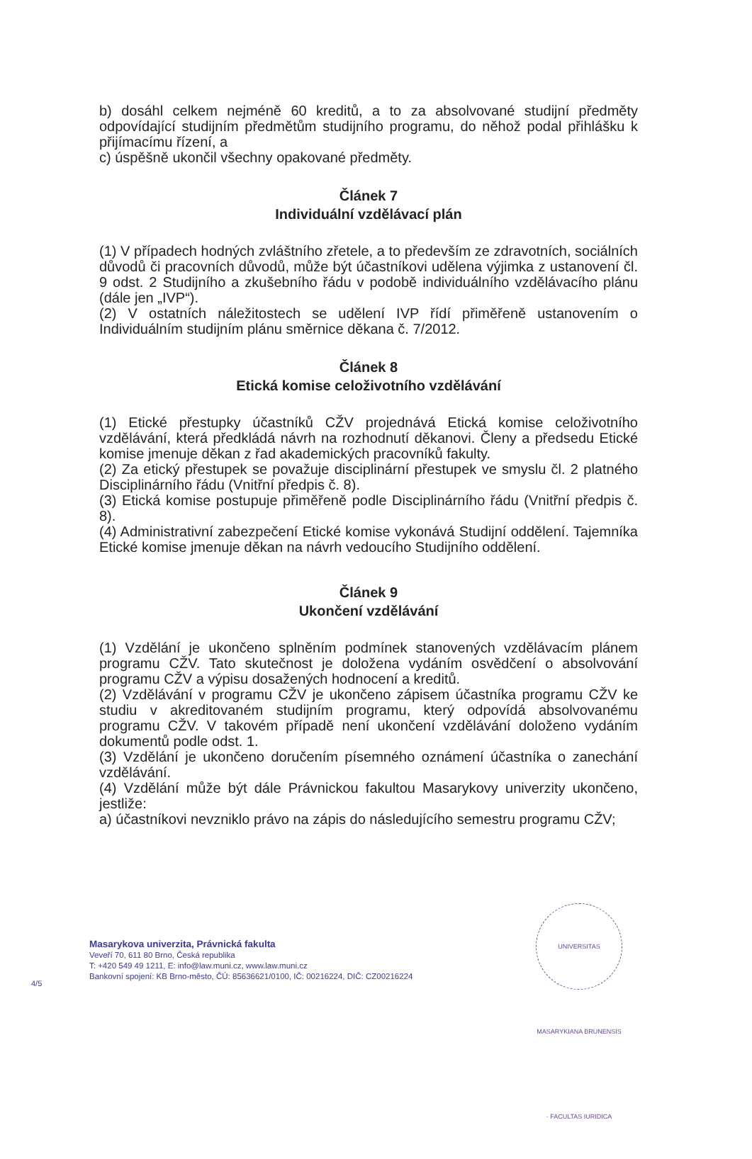b) dosáhl celkem nejméně 60 kreditů, a to za absolvované studijní předměty odpovídající studijním předmětům studijního programu, do něhož podal přihlášku k přijímacímu řízení, a
c) úspěšně ukončil všechny opakované předměty.
Článek 7
Individuální vzdělávací plán
(1) V případech hodných zvláštního zřetele, a to především ze zdravotních, sociálních důvodů či pracovních důvodů, může být účastníkovi udělena výjimka z ustanovení čl. 9 odst. 2 Studijního a zkušebního řádu v podobě individuálního vzdělávacího plánu (dále jen „IVP“).
(2) V ostatních náležitostech se udělení IVP řídí přiměřeně ustanovením o Individuálním studijním plánu směrnice děkana č. 7/2012.
Článek 8
Etická komise celoživotního vzdělávání
(1) Etické přestupky účastníků CŽV projednává Etická komise celoživotního vzdělávání, která předkládá návrh na rozhodnutí děkanovi. Členy a předsedu Etické komise jmenuje děkan z řad akademických pracovníků fakulty.
(2) Za etický přestupek se považuje disciplinární přestupek ve smyslu čl. 2 platného Disciplinárního řádu (Vnitřní předpis č. 8).
(3) Etická komise postupuje přiměřeně podle Disciplinárního řádu (Vnitřní předpis č. 8).
(4) Administrativní zabezpečení Etické komise vykonává Studijní oddělení. Tajemníka Etické komise jmenuje děkan na návrh vedoucího Studijního oddělení.
Článek 9
Ukončení vzdělávání
(1) Vzdělání je ukončeno splněním podmínek stanovených vzdělávacím plánem programu CŽV. Tato skutečnost je doložena vydáním osvědčení o absolvování programu CŽV a výpisu dosažených hodnocení a kreditů.
(2) Vzdělávání v programu CŽV je ukončeno zápisem účastníka programu CŽV ke studiu v akreditovaném studijním programu, který odpovídá absolvovanému programu CŽV. V takovém případě není ukončení vzdělávání doloženo vydáním dokumentů podle odst. 1.
(3) Vzdělání je ukončeno doručením písemného oznámení účastníka o zanechání vzdělávání.
(4) Vzdělání může být dále Právnickou fakultou Masarykovy univerzity ukončeno, jestliže:
a) účastníkovi nevzniklo právo na zápis do následujícího semestru programu CŽV;
Masarykova univerzita, Právnická fakulta
Veveří 70, 611 80 Brno, Česká republika
T: +420 549 49 1211, E: info@law.muni.cz, www.law.muni.cz
Bankovní spojení: KB Brno-město, ČÚ: 85636621/0100, IČ: 00216224, DIČ: CZ00216224
4/5
UNIVERSITAS MASARYKIANA BRUNENSIS · FACULTAS IURIDICA